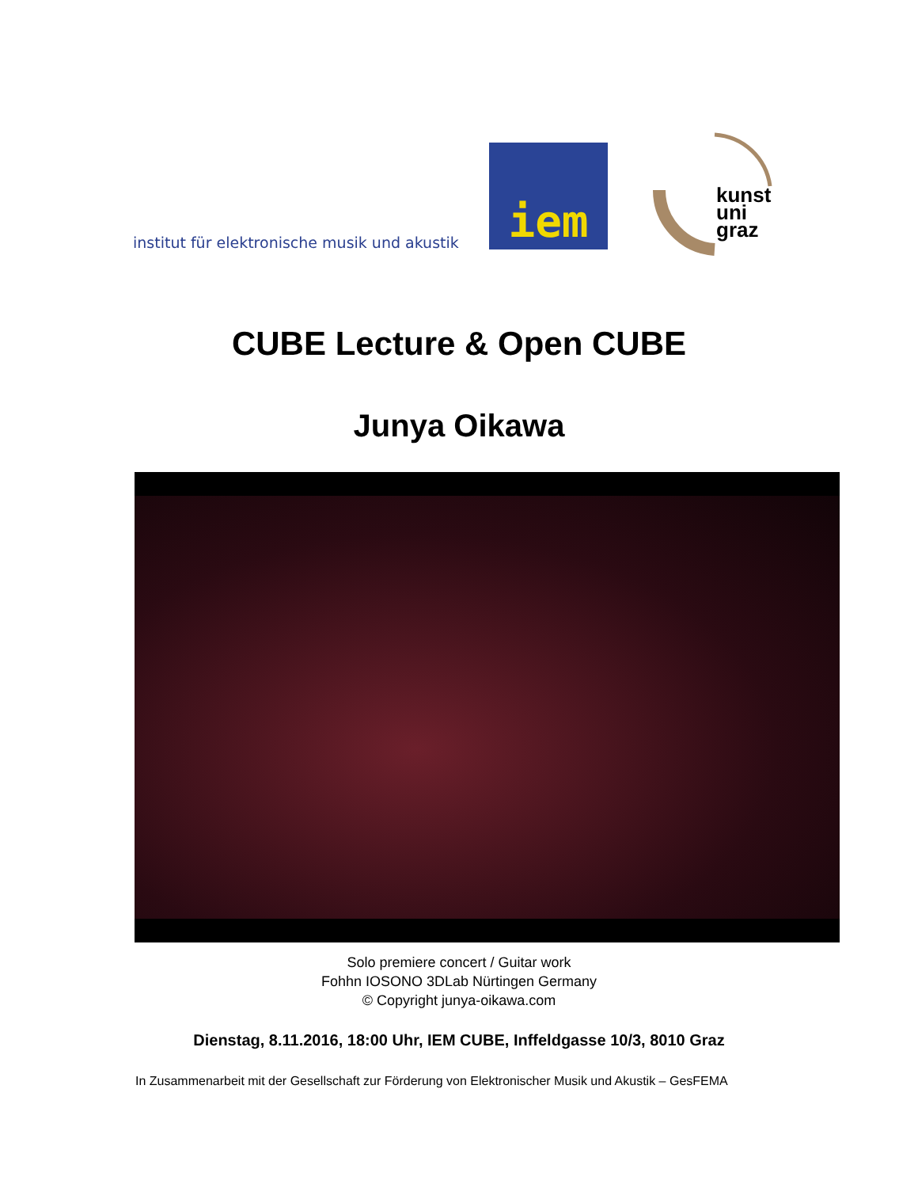institut für elektronische musik und akustik
iem
kunst
uni
graz
CUBE Lecture & Open CUBE
Junya Oikawa
Solo premiere concert / Guitar work
Fohhn IOSONO 3DLab Nürtingen Germany
© Copyright junya-oikawa.com
Dienstag, 8.11.2016, 18:00 Uhr, IEM CUBE, Inffeldgasse 10/3, 8010 Graz
In Zusammenarbeit mit der Gesellschaft zur Förderung von Elektronischer Musik und Akustik – GesFEMA